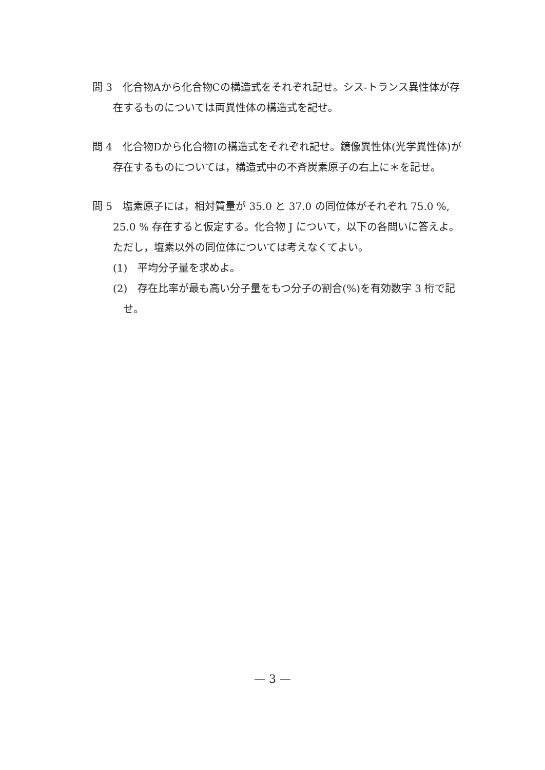問 3　化合物Aから化合物Cの構造式をそれぞれ記せ。シス-トランス異性体が存在するものについては両異性体の構造式を記せ。
問 4　化合物Dから化合物Iの構造式をそれぞれ記せ。鏡像異性体(光学異性体)が存在するものについては，構造式中の不斉炭素原子の右上に＊を記せ。
問 5　塩素原子には，相対質量が 35.0 と 37.0 の同位体がそれぞれ 75.0 %, 25.0 % 存在すると仮定する。化合物 J について，以下の各問いに答えよ。ただし，塩素以外の同位体については考えなくてよい。
(1)　平均分子量を求めよ。
(2)　存在比率が最も高い分子量をもつ分子の割合(%)を有効数字 3 桁で記せ。
— 3 —